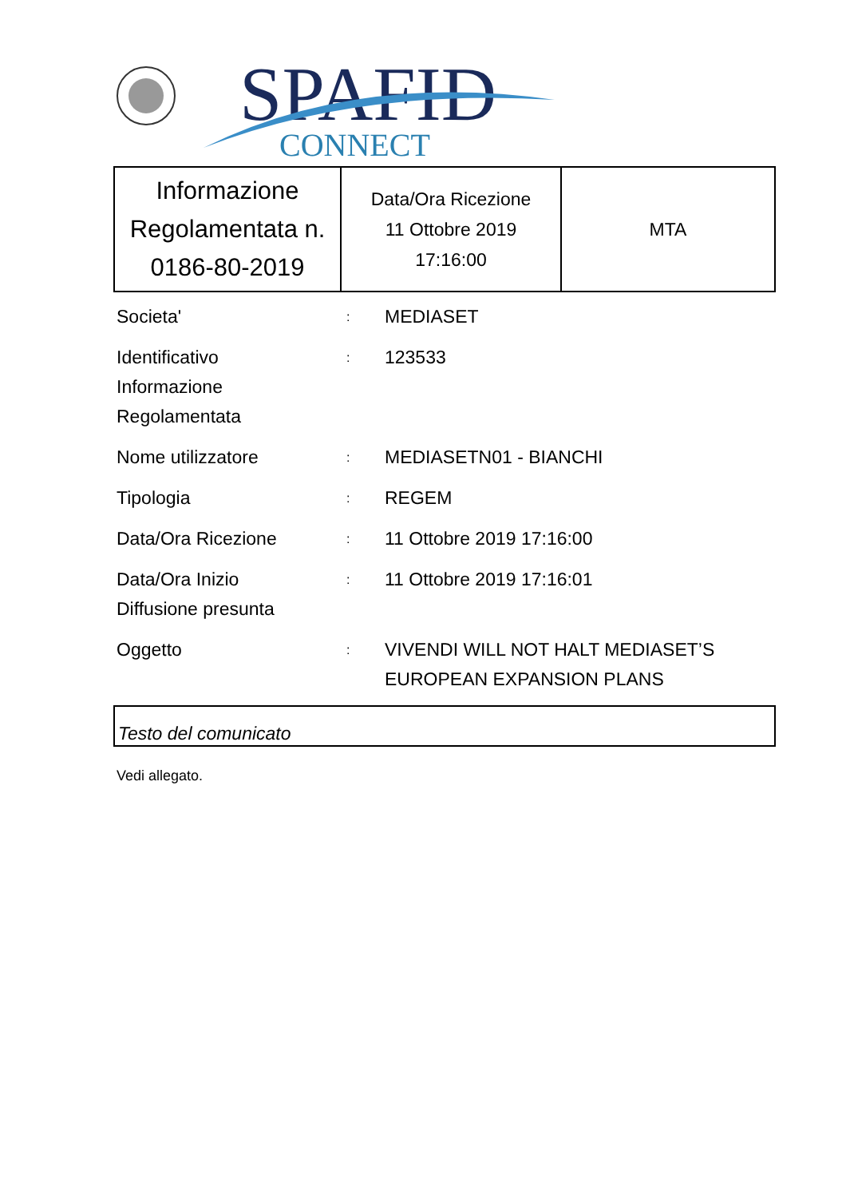SPAFID
CONNECT
| Informazione Regolamentata n. 0186-80-2019 | Data/Ora Ricezione 11 Ottobre 2019 17:16:00 | MTA |
| Societa' | : | MEDIASET |
| Identificativo Informazione Regolamentata | : | 123533 |
| Nome utilizzatore | : | MEDIASETN01 - BIANCHI |
| Tipologia | : | REGEM |
| Data/Ora Ricezione | : | 11 Ottobre 2019 17:16:00 |
| Data/Ora Inizio Diffusione presunta | : | 11 Ottobre 2019 17:16:01 |
| Oggetto | : | VIVENDI WILL NOT HALT MEDIASET’S EUROPEAN EXPANSION PLANS |
Testo del comunicato
Vedi allegato.